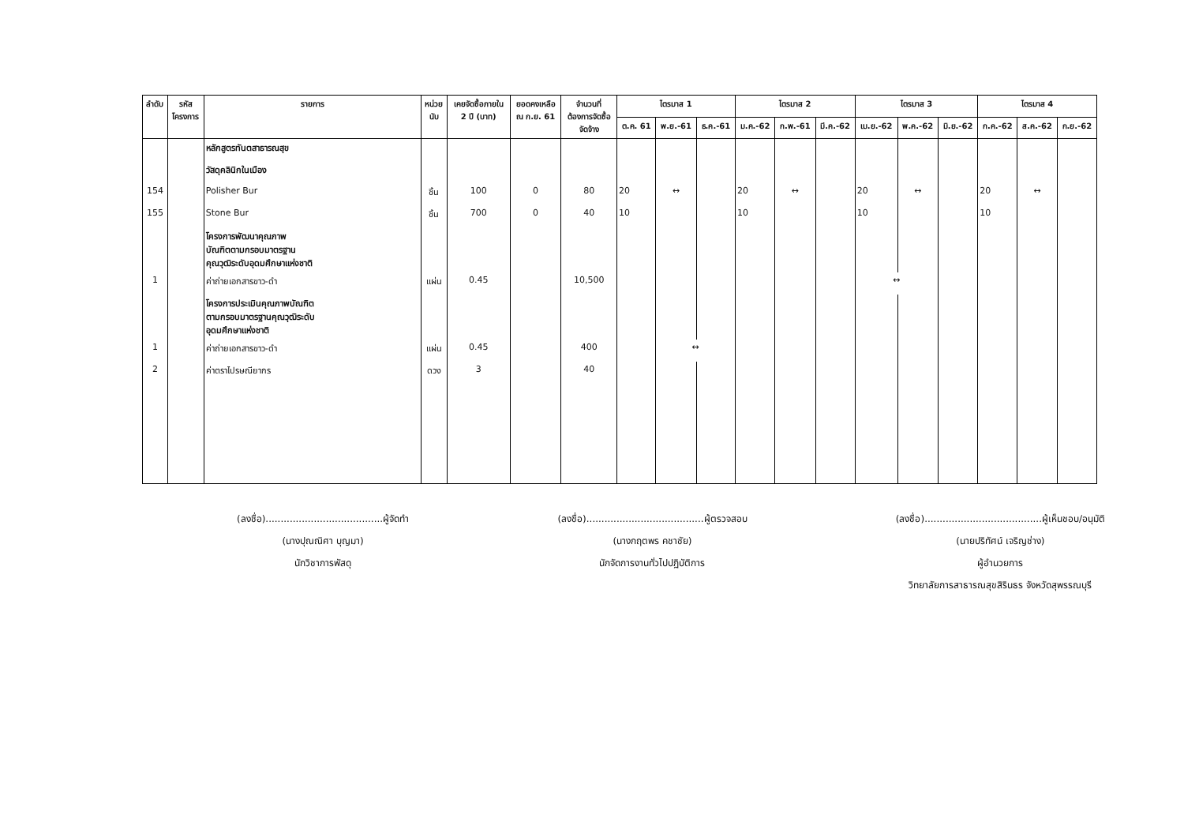| ลำดับ | รหัส โครงการ | รายการ | หน่วย นับ | เคยจัดซื้อภายใน 2 ปี (บาท) | ยอดคงเหลือ ณ ก.ย. 61 | จำนวนที่ ต้องการจัดซื้อ จัดจ้าง | ไตรมาส 1 | | | ไตรมาส 2 | | | ไตรมาส 3 | | | ไตรมาส 4 | | |
| --- | --- | --- | --- | --- | --- | --- | --- | --- | --- | --- | --- | --- | --- | --- | --- | --- | --- | --- |
| | | | | | | | ต.ค. 61 | พ.ย.-61 | ธ.ค.-61 | ม.ค.-62 | ก.พ.-61 | มี.ค.-62 | เม.ย.-62 | พ.ค.-62 | มิ.ย.-62 | ก.ค.-62 | ส.ค.-62 | ก.ย.-62 |
| | | หลักสูตรทันตสาธารณสุข | | | | | | | | | | | | | | | | |
| | | วัสดุคลินิกในเมือง | | | | | | | | | | | | | | | | |
| 154 | | Polisher Bur | ชิ้น | 100 | 0 | 80 | 20 | ↔ | | 20 | ↔ | | 20 | ↔ | | 20 | ↔ | |
| 155 | | Stone Bur | ชิ้น | 700 | 0 | 40 | 10 | | | 10 | | | 10 | | | 10 | | |
| | | โครงการพัฒนาคุณภาพ บัณฑิตตามกรอบมาตรฐาน คุณวุฒิระดับอุดมศึกษาแห่งชาติ | | | | | | | | | | | | | | | | |
| 1 | | ค่าถ่ายเอกสารขาว-ดำ | แผ่น | 0.45 | | 10,500 | | | | | | | ↔ | | | | | |
| | | โครงการประเมินคุณภาพบัณฑิต ตามกรอบมาตรฐานคุณวุฒิระดับ อุดมศึกษาแห่งชาติ | | | | | | | | | | | | | | | | |
| 1 | | ค่าถ่ายเอกสารขาว-ดำ | แผ่น | 0.45 | | 400 | | ↔ | | | | | | | | | | |
| 2 | | ค่าตราไปรษณียากร | ดวง | 3 | | 40 | | | | | | | | | | | | |
(ลงชื่อ).......................................ผู้จัดทำ
(นางปุณณิศา บุญมา)
นักวิชาการพัสดุ
(ลงชื่อ).......................................ผู้ตรวจสอบ
(นางกฤตพร คชาชัย)
นักจัดการงานทั่วไปปฏิบัติการ
(ลงชื่อ).......................................ผู้เห็นชอบ/อนุมัติ
(นายปริทัศน์ เจริญช่าง)
ผู้อำนวยการ
วิทยาลัยการสาธารณสุขสิรินธร จังหวัดสุพรรณบุรี